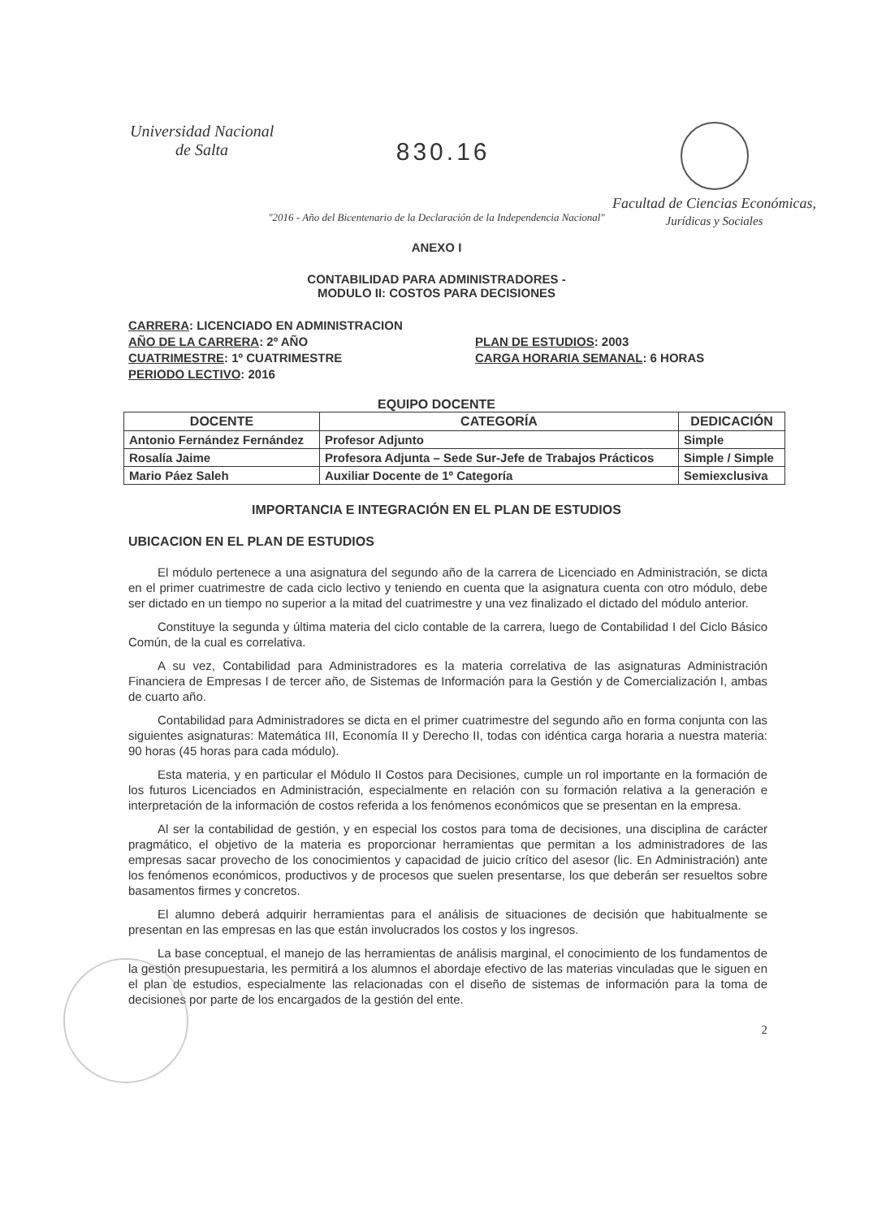Universidad Nacional
de Salta
830.16
Facultad de Ciencias Económicas,
Jurídicas y Sociales
"2016 - Año del Bicentenario de la Declaración de la Independencia Nacional"
ANEXO I
CONTABILIDAD PARA ADMINISTRADORES -
MODULO II: COSTOS PARA DECISIONES
CARRERA: LICENCIADO EN ADMINISTRACION
AÑO DE LA CARRERA: 2º AÑO PLAN DE ESTUDIOS: 2003
CUATRIMESTRE: 1º CUATRIMESTRE CARGA HORARIA SEMANAL: 6 HORAS
PERIODO LECTIVO: 2016
EQUIPO DOCENTE
| DOCENTE | CATEGORÍA | DEDICACIÓN |
| --- | --- | --- |
| Antonio Fernández Fernández | Profesor Adjunto | Simple |
| Rosalía Jaime | Profesora Adjunta – Sede Sur-Jefe de Trabajos Prácticos | Simple / Simple |
| Mario Páez Saleh | Auxiliar Docente de 1º Categoría | Semiexclusiva |
IMPORTANCIA E INTEGRACIÓN EN EL PLAN DE ESTUDIOS
UBICACION EN EL PLAN DE ESTUDIOS
El módulo pertenece a una asignatura del segundo año de la carrera de Licenciado en Administración, se dicta en el primer cuatrimestre de cada ciclo lectivo y teniendo en cuenta que la asignatura cuenta con otro módulo, debe ser dictado en un tiempo no superior a la mitad del cuatrimestre y una vez finalizado el dictado del módulo anterior.
Constituye la segunda y última materia del ciclo contable de la carrera, luego de Contabilidad I del Ciclo Básico Común, de la cual es correlativa.
A su vez, Contabilidad para Administradores es la materia correlativa de las asignaturas Administración Financiera de Empresas I de tercer año, de Sistemas de Información para la Gestión y de Comercialización I, ambas de cuarto año.
Contabilidad para Administradores se dicta en el primer cuatrimestre del segundo año en forma conjunta con las siguientes asignaturas: Matemática III, Economía II y Derecho II, todas con idéntica carga horaria a nuestra materia: 90 horas (45 horas para cada módulo).
Esta materia, y en particular el Módulo II Costos para Decisiones, cumple un rol importante en la formación de los futuros Licenciados en Administración, especialmente en relación con su formación relativa a la generación e interpretación de la información de costos referida a los fenómenos económicos que se presentan en la empresa.
Al ser la contabilidad de gestión, y en especial los costos para toma de decisiones, una disciplina de carácter pragmático, el objetivo de la materia es proporcionar herramientas que permitan a los administradores de las empresas sacar provecho de los conocimientos y capacidad de juicio crítico del asesor (lic. En Administración) ante los fenómenos económicos, productivos y de procesos que suelen presentarse, los que deberán ser resueltos sobre basamentos firmes y concretos.
El alumno deberá adquirir herramientas para el análisis de situaciones de decisión que habitualmente se presentan en las empresas en las que están involucrados los costos y los ingresos.
La base conceptual, el manejo de las herramientas de análisis marginal, el conocimiento de los fundamentos de la gestión presupuestaria, les permitirá a los alumnos el abordaje efectivo de las materias vinculadas que le siguen en el plan de estudios, especialmente las relacionadas con el diseño de sistemas de información para la toma de decisiones por parte de los encargados de la gestión del ente.
2